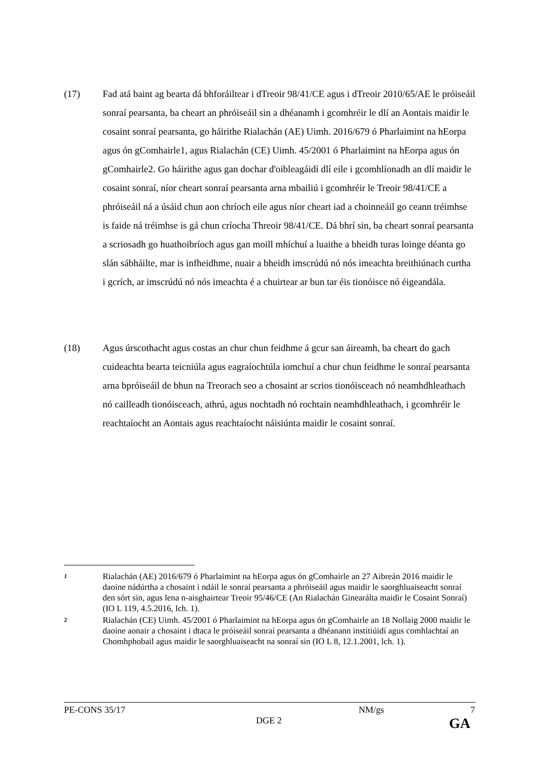(17) Fad atá baint ag bearta dá bhforáiltear i dTreoir 98/41/CE agus i dTreoir 2010/65/AE le próiseáil sonraí pearsanta, ba cheart an phróiseáil sin a dhéanamh i gcomhréir le dlí an Aontais maidir le cosaint sonraí pearsanta, go háirithe Rialachán (AE) Uimh. 2016/679 ó Pharlaimint na hEorpa agus ón gComhairle1, agus Rialachán (CE) Uimh. 45/2001 ó Pharlaimint na hEorpa agus ón gComhairle2. Go háirithe agus gan dochar d'oibleagáidí dlí eile i gcomhlíonadh an dlí maidir le cosaint sonraí, níor cheart sonraí pearsanta arna mbailiú i gcomhréir le Treoir 98/41/CE a phróiseáil ná a úsáid chun aon chríoch eile agus níor cheart iad a choinneáil go ceann tréimhse is faide ná tréimhse is gá chun críocha Threoir 98/41/CE. Dá bhrí sin, ba cheart sonraí pearsanta a scriosadh go huathoibríoch agus gan moill mhíchuí a luaithe a bheidh turas loinge déanta go slán sábháilte, mar is infheidhme, nuair a bheidh imscrúdú nó nós imeachta breithiúnach curtha i gcrích, ar imscrúdú nó nós imeachta é a chuirtear ar bun tar éis tionóisce nó éigeandála.
(18) Agus úrscothacht agus costas an chur chun feidhme á gcur san áireamh, ba cheart do gach cuideachta bearta teicniúla agus eagraíochtúla iomchuí a chur chun feidhme le sonraí pearsanta arna bpróiseáil de bhun na Treorach seo a chosaint ar scrios tionóisceach nó neamhdhleathach nó cailleadh tionóisceach, athrú, agus nochtadh nó rochtain neamhdhleathach, i gcomhréir le reachtaíocht an Aontais agus reachtaíocht náisiúnta maidir le cosaint sonraí.
1
Rialachán (AE) 2016/679 ó Pharlaimint na hEorpa agus ón gComhairle an 27 Aibreán 2016 maidir le daoine nádúrtha a chosaint i ndáil le sonraí pearsanta a phróiseáil agus maidir le saorghluaiseacht sonraí den sórt sin, agus lena n-aisghairtear Treoir 95/46/CE (An Rialachán Ginearálta maidir le Cosaint Sonraí) (IO L 119, 4.5.2016, lch. 1).
2
Rialachán (CE) Uimh. 45/2001 ó Pharlaimint na hEorpa agus ón gComhairle an 18 Nollaig 2000 maidir le daoine aonair a chosaint i dtaca le próiseáil sonraí pearsanta a dhéanann institiúidí agus comhlachtaí an Chomhphobail agus maidir le saorghluaiseacht na sonraí sin (IO L 8, 12.1.2001, lch. 1).
PE-CONS 35/17 NM/gs 7
DGE 2 GA